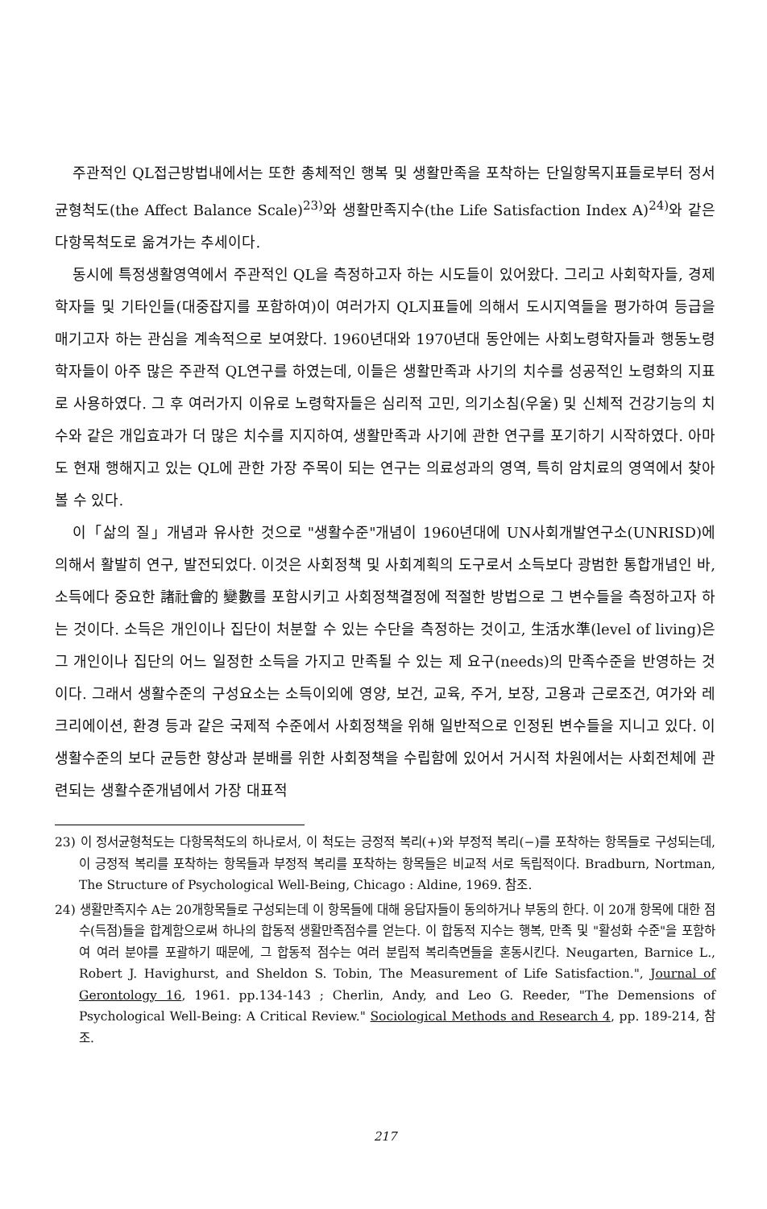주관적인 QL접근방법내에서는 또한 총체적인 행복 및 생활만족을 포착하는 단일항목지표들로부터 정서균형척도(the Affect Balance Scale)<sup>23)</sup>와 생활만족지수(the Life Satisfaction Index A)<sup>24)</sup>와 같은 다항목척도로 옮겨가는 추세이다.
동시에 특정생활영역에서 주관적인 QL을 측정하고자 하는 시도들이 있어왔다. 그리고 사회학자들, 경제학자들 및 기타인들(대중잡지를 포함하여)이 여러가지 QL지표들에 의해서 도시지역들을 평가하여 등급을 매기고자 하는 관심을 계속적으로 보여왔다. 1960년대와 1970년대 동안에는 사회노령학자들과 행동노령학자들이 아주 많은 주관적 QL연구를 하였는데, 이들은 생활만족과 사기의 치수를 성공적인 노령화의 지표로 사용하였다. 그 후 여러가지 이유로 노령학자들은 심리적 고민, 의기소침(우울) 및 신체적 건강기능의 치수와 같은 개입효과가 더 많은 치수를 지지하여, 생활만족과 사기에 관한 연구를 포기하기 시작하였다. 아마도 현재 행해지고 있는 QL에 관한 가장 주목이 되는 연구는 의료성과의 영역, 특히 암치료의 영역에서 찾아볼 수 있다.
이「삶의 질」개념과 유사한 것으로 "생활수준"개념이 1960년대에 UN사회개발연구소(UNRISD)에 의해서 활발히 연구, 발전되었다. 이것은 사회정책 및 사회계획의 도구로서 소득보다 광범한 통합개념인 바, 소득에다 중요한 諸社會的 變數를 포함시키고 사회정책결정에 적절한 방법으로 그 변수들을 측정하고자 하는 것이다. 소득은 개인이나 집단이 처분할 수 있는 수단을 측정하는 것이고, 生活水準(level of living)은 그 개인이나 집단의 어느 일정한 소득을 가지고 만족될 수 있는 제 요구(needs)의 만족수준을 반영하는 것이다. 그래서 생활수준의 구성요소는 소득이외에 영양, 보건, 교육, 주거, 보장, 고용과 근로조건, 여가와 레크리에이션, 환경 등과 같은 국제적 수준에서 사회정책을 위해 일반적으로 인정된 변수들을 지니고 있다. 이 생활수준의 보다 균등한 향상과 분배를 위한 사회정책을 수립함에 있어서 거시적 차원에서는 사회전체에 관련되는 생활수준개념에서 가장 대표적
23) 이 정서균형척도는 다항목척도의 하나로서, 이 척도는 긍정적 복리(+)와 부정적 복리(−)를 포착하는 항목들로 구성되는데, 이 긍정적 복리를 포착하는 항목들과 부정적 복리를 포착하는 항목들은 비교적 서로 독립적이다. Bradburn, Nortman, The Structure of Psychological Well-Being, Chicago : Aldine, 1969. 참조.
24) 생활만족지수 A는 20개항목들로 구성되는데 이 항목들에 대해 응답자들이 동의하거나 부동의 한다. 이 20개 항목에 대한 점수(득점)들을 합계함으로써 하나의 합동적 생활만족점수를 얻는다. 이 합동적 지수는 행복, 만족 및 "활성화 수준"을 포함하여 여러 분야를 포괄하기 때문에, 그 합동적 점수는 여러 분립적 복리측면들을 혼동시킨다. Neugarten, Barnice L., Robert J. Havighurst, and Sheldon S. Tobin, The Measurement of Life Satisfaction.", Journal of Gerontology 16, 1961. pp.134-143 ; Cherlin, Andy, and Leo G. Reeder, "The Demensions of Psychological Well-Being: A Critical Review." Sociological Methods and Research 4, pp. 189-214, 참조.
217